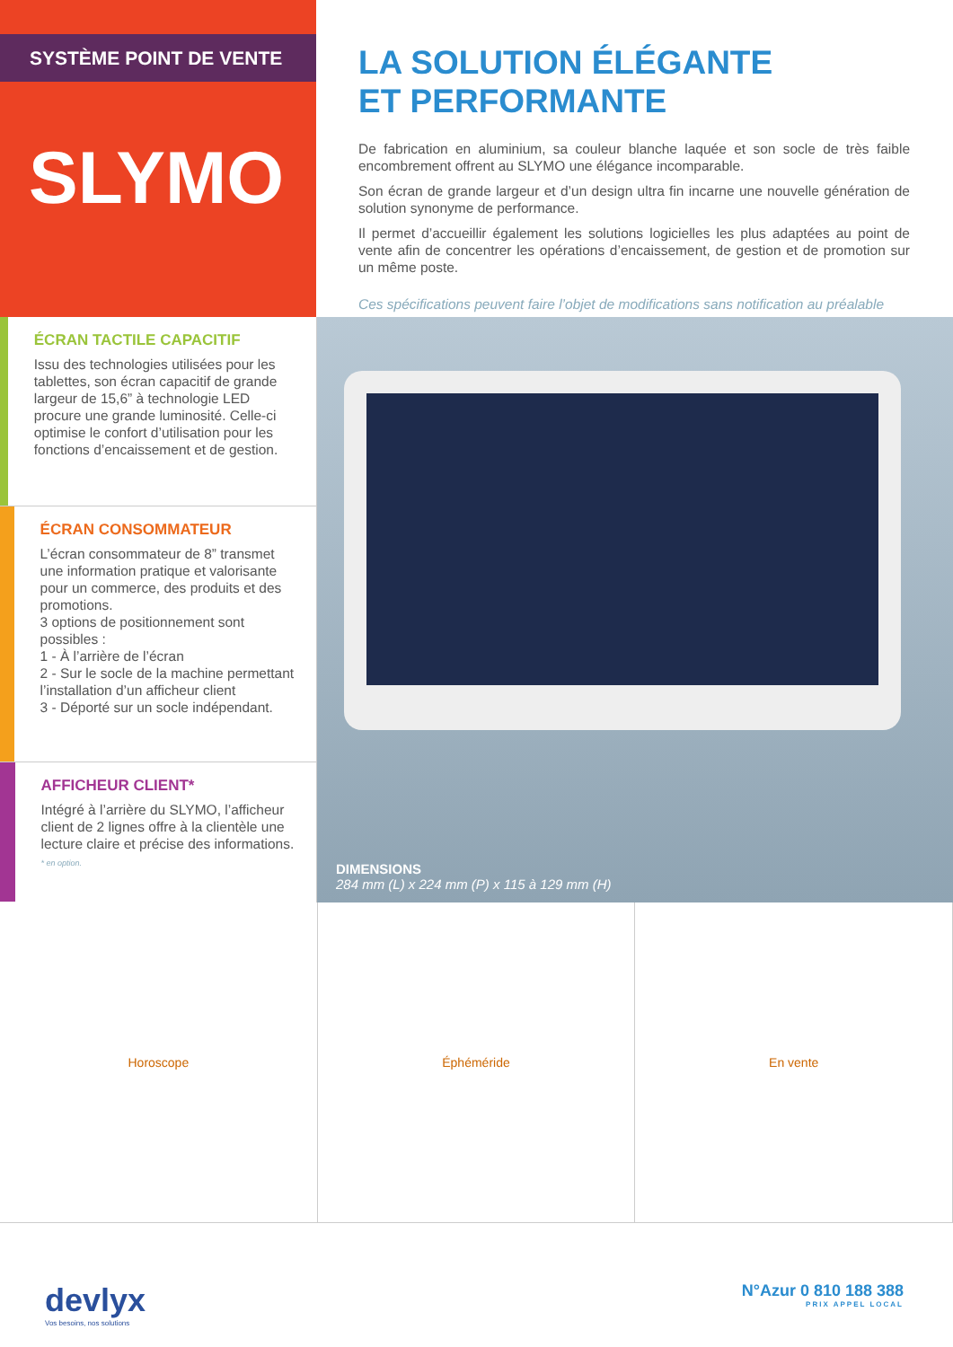SYSTÈME POINT DE VENTE
SLYMO
LA SOLUTION ÉLÉGANTE
ET PERFORMANTE
De fabrication en aluminium, sa couleur blanche laquée et son socle de très faible encombrement offrent au SLYMO une élégance incomparable.
Son écran de grande largeur et d’un design ultra fin incarne une nouvelle génération de solution synonyme de performance.
Il permet d’accueillir également les solutions logicielles les plus adaptées au point de vente afin de concentrer les opérations d’encaissement, de gestion et de promotion sur un même poste.
Ces spécifications peuvent faire l’objet de modifications sans notification au préalable
ÉCRAN TACTILE CAPACITIF
Issu des technologies utilisées pour les tablettes, son écran capacitif de grande largeur de 15,6” à technologie LED procure une grande luminosité. Celle-ci optimise le confort d’utilisation pour les fonctions d’encaissement et de gestion.
ÉCRAN CONSOMMATEUR
L’écran consommateur de 8” transmet une information pratique et valorisante pour un commerce, des produits et des promotions.
3 options de positionnement sont possibles :
1 - À l’arrière de l’écran
2 - Sur le socle de la machine permettant l’installation d’un afficheur client
3 - Déporté sur un socle indépendant.
AFFICHEUR CLIENT*
Intégré à l’arrière du SLYMO, l’afficheur client de 2 lignes offre à la clientèle une lecture claire et précise des informations.
* en option.
DIMENSIONS
284 mm (L) x 224 mm (P) x 115 à 129 mm (H)
Horoscope Éphéméride En vente
devlyx
Vos besoins, nos solutions
N°Azur 0 810 188 388
PRIX APPEL LOCAL